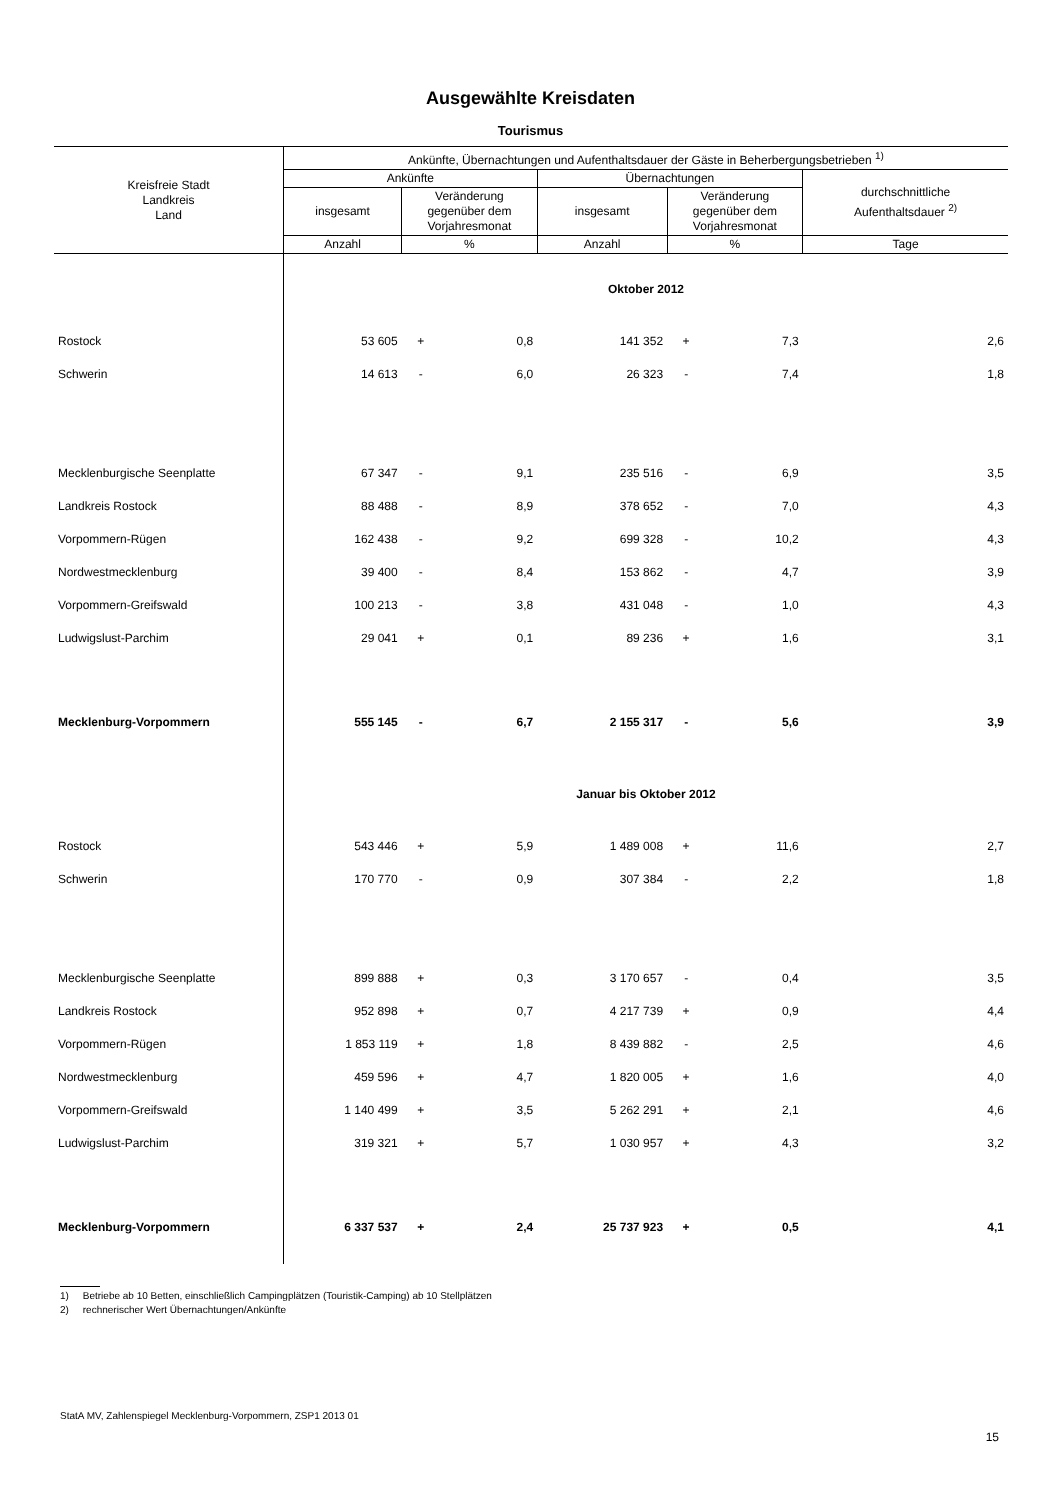Ausgewählte Kreisdaten
Tourismus
| Kreisfreie Stadt Landkreis Land | Ankünfte, Übernachtungen und Aufenthaltsdauer der Gäste in Beherbergungsbetrieben <sup>1)</sup> | | | | | | |
| --- | --- | --- | --- | --- | --- | --- | --- |
| | Ankünfte | | | Übernachtungen | | | durchschnittliche Aufenthaltsdauer <sup>2)</sup> |
| | insgesamt | Veränderung gegenüber dem Vorjahresmonat | | insgesamt | Veränderung gegenüber dem Vorjahresmonat | | |
| | Anzahl | % | | Anzahl | % | | Tage |
| | Oktober 2012 | | | | | | |
| Rostock | 53 605 | + | 0,8 | 141 352 | + | 7,3 | 2,6 |
| Schwerin | 14 613 | - | 6,0 | 26 323 | - | 7,4 | 1,8 |
| Mecklenburgische Seenplatte | 67 347 | - | 9,1 | 235 516 | - | 6,9 | 3,5 |
| Landkreis Rostock | 88 488 | - | 8,9 | 378 652 | - | 7,0 | 4,3 |
| Vorpommern-Rügen | 162 438 | - | 9,2 | 699 328 | - | 10,2 | 4,3 |
| Nordwestmecklenburg | 39 400 | - | 8,4 | 153 862 | - | 4,7 | 3,9 |
| Vorpommern-Greifswald | 100 213 | - | 3,8 | 431 048 | - | 1,0 | 4,3 |
| Ludwigslust-Parchim | 29 041 | + | 0,1 | 89 236 | + | 1,6 | 3,1 |
| Mecklenburg-Vorpommern | 555 145 | - | 6,7 | 2 155 317 | - | 5,6 | 3,9 |
| | Januar bis Oktober 2012 | | | | | | |
| Rostock | 543 446 | + | 5,9 | 1 489 008 | + | 11,6 | 2,7 |
| Schwerin | 170 770 | - | 0,9 | 307 384 | - | 2,2 | 1,8 |
| Mecklenburgische Seenplatte | 899 888 | + | 0,3 | 3 170 657 | - | 0,4 | 3,5 |
| Landkreis Rostock | 952 898 | + | 0,7 | 4 217 739 | + | 0,9 | 4,4 |
| Vorpommern-Rügen | 1 853 119 | + | 1,8 | 8 439 882 | - | 2,5 | 4,6 |
| Nordwestmecklenburg | 459 596 | + | 4,7 | 1 820 005 | + | 1,6 | 4,0 |
| Vorpommern-Greifswald | 1 140 499 | + | 3,5 | 5 262 291 | + | 2,1 | 4,6 |
| Ludwigslust-Parchim | 319 321 | + | 5,7 | 1 030 957 | + | 4,3 | 3,2 |
| Mecklenburg-Vorpommern | 6 337 537 | + | 2,4 | 25 737 923 | + | 0,5 | 4,1 |
1) Betriebe ab 10 Betten, einschließlich Campingplätzen (Touristik-Camping) ab 10 Stellplätzen
2) rechnerischer Wert Übernachtungen/Ankünfte
StatA MV, Zahlenspiegel Mecklenburg-Vorpommern, ZSP1 2013 01
15